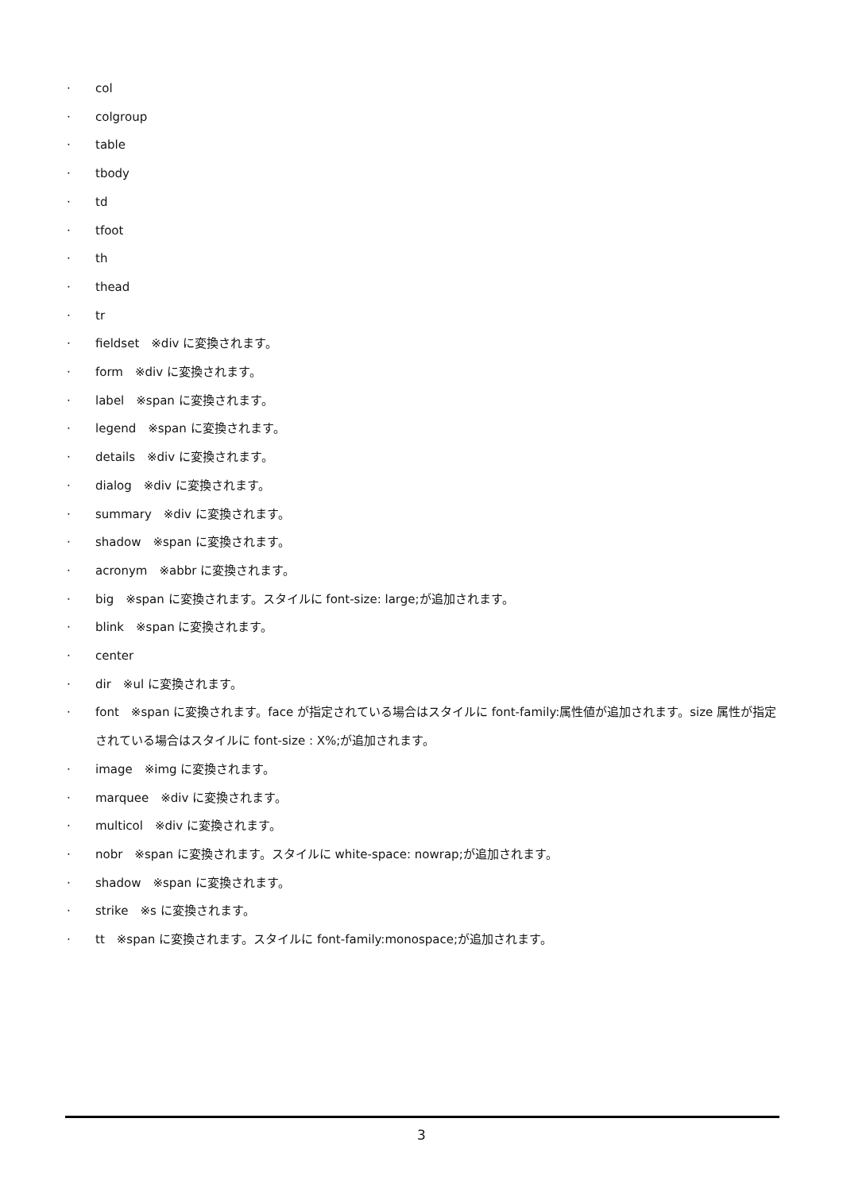· col
· colgroup
· table
· tbody
· td
· tfoot
· th
· thead
· tr
· fieldset　※div に変換されます。
· form　※div に変換されます。
· label　※span に変換されます。
· legend　※span に変換されます。
· details　※div に変換されます。
· dialog　※div に変換されます。
· summary　※div に変換されます。
· shadow　※span に変換されます。
· acronym　※abbr に変換されます。
· big　※span に変換されます。スタイルに font-size: large;が追加されます。
· blink　※span に変換されます。
· center
· dir　※ul に変換されます。
· font　※span に変換されます。face が指定されている場合はスタイルに font-family:属性値が追加されます。size 属性が指定されている場合はスタイルに font-size : X%;が追加されます。
· image　※img に変換されます。
· marquee　※div に変換されます。
· multicol　※div に変換されます。
· nobr　※span に変換されます。スタイルに white-space: nowrap;が追加されます。
· shadow　※span に変換されます。
· strike　※s に変換されます。
· tt　※span に変換されます。スタイルに font-family:monospace;が追加されます。
3